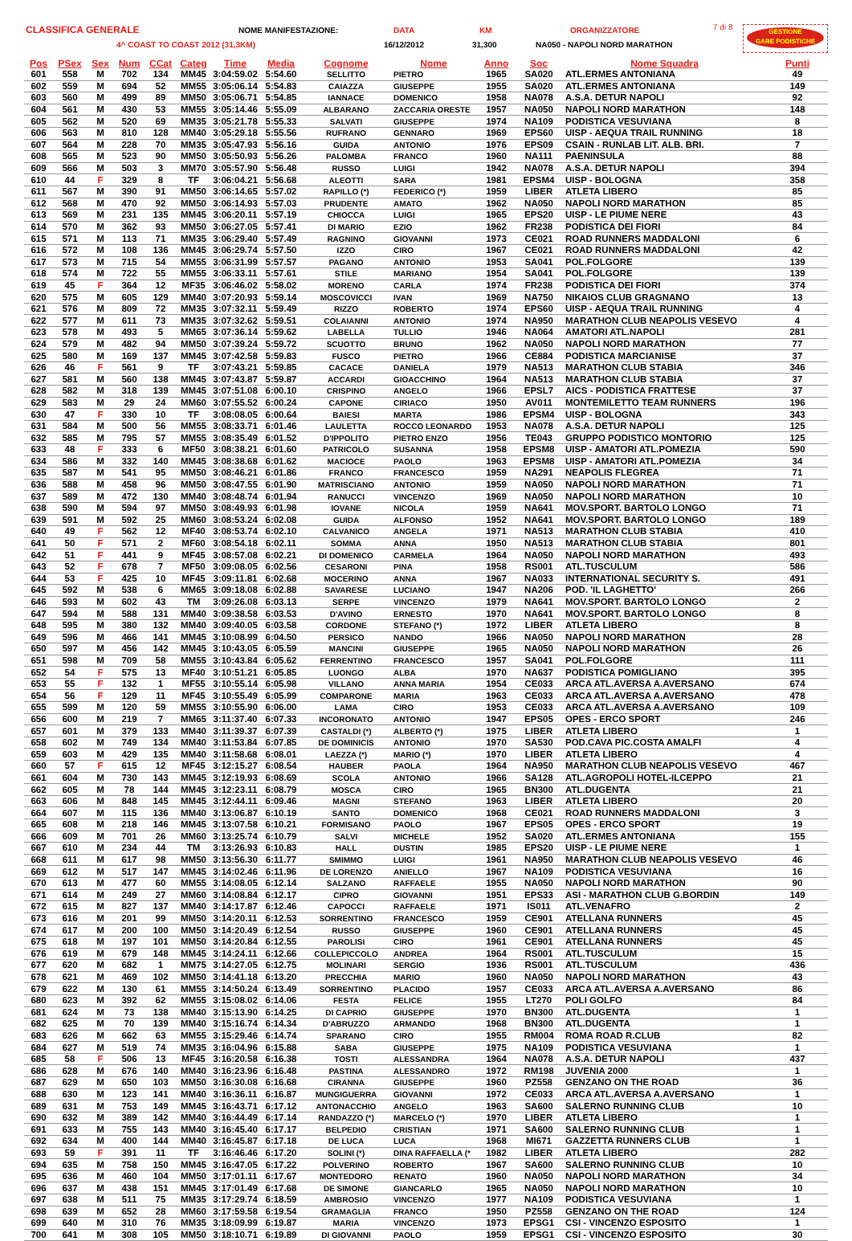CLASSIFICA GENERALE NOME MANIFESTAZIONE: DATA KM ORGANIZZATORE 7 di 8
4^ COAST TO COAST 2012 (31,3KM) 16/12/2012 31,300 NA050 - NAPOLI NORD MARATHON
GESTIONE
GARE PODISTICHE
| Pos | PSex | Sex | Num | CCat | Categ | Time | Media | Cognome | Nome | Anno | Soc | Nome Squadra | Punti |
| --- | --- | --- | --- | --- | --- | --- | --- | --- | --- | --- | --- | --- | --- |
| 601 | 558 | M | 702 | 134 | MM45 | 3:04:59.02 | 5:54.60 | SELLITTO | PIETRO | 1965 | SA020 | ATL.ERMES ANTONIANA | 49 |
| 602 | 559 | M | 694 | 52 | MM55 | 3:05:06.14 | 5:54.83 | CAIAZZA | GIUSEPPE | 1955 | SA020 | ATL.ERMES ANTONIANA | 149 |
| 603 | 560 | M | 499 | 89 | MM50 | 3:05:06.71 | 5:54.85 | IANNACE | DOMENICO | 1958 | NA078 | A.S.A. DETUR NAPOLI | 92 |
| 604 | 561 | M | 430 | 53 | MM55 | 3:05:14.46 | 5:55.09 | ALBARANO | ZACCARIA ORESTE | 1957 | NA050 | NAPOLI NORD MARATHON | 148 |
| 605 | 562 | M | 520 | 69 | MM35 | 3:05:21.78 | 5:55.33 | SALVATI | GIUSEPPE | 1974 | NA109 | PODISTICA VESUVIANA | 8 |
| 606 | 563 | M | 810 | 128 | MM40 | 3:05:29.18 | 5:55.56 | RUFRANO | GENNARO | 1969 | EPS60 | UISP - AEQUA TRAIL RUNNING | 18 |
| 607 | 564 | M | 228 | 70 | MM35 | 3:05:47.93 | 5:56.16 | GUIDA | ANTONIO | 1976 | EPS09 | CSAIN - RUNLAB LIT. ALB. BRI. | 7 |
| 608 | 565 | M | 523 | 90 | MM50 | 3:05:50.93 | 5:56.26 | PALOMBA | FRANCO | 1960 | NA111 | PAENINSULA | 88 |
| 609 | 566 | M | 503 | 3 | MM70 | 3:05:57.90 | 5:56.48 | RUSSO | LUIGI | 1942 | NA078 | A.S.A. DETUR NAPOLI | 394 |
| 610 | 44 | F | 329 | 8 | TF | 3:06:04.21 | 5:56.68 | ALEOTTI | SARA | 1981 | EPSM4 | UISP - BOLOGNA | 358 |
| 611 | 567 | M | 390 | 91 | MM50 | 3:06:14.65 | 5:57.02 | RAPILLO (*) | FEDERICO (*) | 1959 | LIBER | ATLETA LIBERO | 85 |
| 612 | 568 | M | 470 | 92 | MM50 | 3:06:14.93 | 5:57.03 | PRUDENTE | AMATO | 1962 | NA050 | NAPOLI NORD MARATHON | 85 |
| 613 | 569 | M | 231 | 135 | MM45 | 3:06:20.11 | 5:57.19 | CHIOCCA | LUIGI | 1965 | EPS20 | UISP - LE PIUME NERE | 43 |
| 614 | 570 | M | 362 | 93 | MM50 | 3:06:27.05 | 5:57.41 | DI MARIO | EZIO | 1962 | FR238 | PODISTICA DEI FIORI | 84 |
| 615 | 571 | M | 113 | 71 | MM35 | 3:06:29.40 | 5:57.49 | RAGNINO | GIOVANNI | 1973 | CE021 | ROAD RUNNERS MADDALONI | 6 |
| 616 | 572 | M | 108 | 136 | MM45 | 3:06:29.74 | 5:57.50 | IZZO | CIRO | 1967 | CE021 | ROAD RUNNERS MADDALONI | 42 |
| 617 | 573 | M | 715 | 54 | MM55 | 3:06:31.99 | 5:57.57 | PAGANO | ANTONIO | 1953 | SA041 | POL.FOLGORE | 139 |
| 618 | 574 | M | 722 | 55 | MM55 | 3:06:33.11 | 5:57.61 | STILE | MARIANO | 1954 | SA041 | POL.FOLGORE | 139 |
| 619 | 45 | F | 364 | 12 | MF35 | 3:06:46.02 | 5:58.02 | MORENO | CARLA | 1974 | FR238 | PODISTICA DEI FIORI | 374 |
| 620 | 575 | M | 605 | 129 | MM40 | 3:07:20.93 | 5:59.14 | MOSCOVICCI | IVAN | 1969 | NA750 | NIKAIOS CLUB GRAGNANO | 13 |
| 621 | 576 | M | 809 | 72 | MM35 | 3:07:32.11 | 5:59.49 | RIZZO | ROBERTO | 1974 | EPS60 | UISP - AEQUA TRAIL RUNNING | 4 |
| 622 | 577 | M | 611 | 73 | MM35 | 3:07:32.62 | 5:59.51 | COLAIANNI | ANTONIO | 1974 | NA950 | MARATHON CLUB NEAPOLIS VESEVO | 4 |
| 623 | 578 | M | 493 | 5 | MM65 | 3:07:36.14 | 5:59.62 | LABELLA | TULLIO | 1946 | NA064 | AMATORI ATL.NAPOLI | 281 |
| 624 | 579 | M | 482 | 94 | MM50 | 3:07:39.24 | 5:59.72 | SCUOTTO | BRUNO | 1962 | NA050 | NAPOLI NORD MARATHON | 77 |
| 625 | 580 | M | 169 | 137 | MM45 | 3:07:42.58 | 5:59.83 | FUSCO | PIETRO | 1966 | CE884 | PODISTICA MARCIANISE | 37 |
| 626 | 46 | F | 561 | 9 | TF | 3:07:43.21 | 5:59.85 | CACACE | DANIELA | 1979 | NA513 | MARATHON CLUB STABIA | 346 |
| 627 | 581 | M | 560 | 138 | MM45 | 3:07:43.87 | 5:59.87 | ACCARDI | GIOACCHINO | 1964 | NA513 | MARATHON CLUB STABIA | 37 |
| 628 | 582 | M | 318 | 139 | MM45 | 3:07:51.08 | 6:00.10 | CRISPINO | ANGELO | 1966 | EPSL7 | AICS - PODISTICA FRATTESE | 37 |
| 629 | 583 | M | 29 | 24 | MM60 | 3:07:55.52 | 6:00.24 | CAPONE | CIRIACO | 1950 | AV011 | MONTEMILETTO TEAM RUNNERS | 196 |
| 630 | 47 | F | 330 | 10 | TF | 3:08:08.05 | 6:00.64 | BAIESI | MARTA | 1986 | EPSM4 | UISP - BOLOGNA | 343 |
| 631 | 584 | M | 500 | 56 | MM55 | 3:08:33.71 | 6:01.46 | LAULETTA | ROCCO LEONARDO | 1953 | NA078 | A.S.A. DETUR NAPOLI | 125 |
| 632 | 585 | M | 795 | 57 | MM55 | 3:08:35.49 | 6:01.52 | D'IPPOLITO | PIETRO ENZO | 1956 | TE043 | GRUPPO PODISTICO MONTORIO | 125 |
| 633 | 48 | F | 333 | 6 | MF50 | 3:08:38.21 | 6:01.60 | PATRICOLO | SUSANNA | 1958 | EPSM8 | UISP - AMATORI ATL.POMEZIA | 590 |
| 634 | 586 | M | 332 | 140 | MM45 | 3:08:38.68 | 6:01.62 | MACIOCE | PAOLO | 1963 | EPSM8 | UISP - AMATORI ATL.POMEZIA | 34 |
| 635 | 587 | M | 541 | 95 | MM50 | 3:08:46.21 | 6:01.86 | FRANCO | FRANCESCO | 1959 | NA291 | NEAPOLIS FLEGREA | 71 |
| 636 | 588 | M | 458 | 96 | MM50 | 3:08:47.55 | 6:01.90 | MATRISCIANO | ANTONIO | 1959 | NA050 | NAPOLI NORD MARATHON | 71 |
| 637 | 589 | M | 472 | 130 | MM40 | 3:08:48.74 | 6:01.94 | RANUCCI | VINCENZO | 1969 | NA050 | NAPOLI NORD MARATHON | 10 |
| 638 | 590 | M | 594 | 97 | MM50 | 3:08:49.93 | 6:01.98 | IOVANE | NICOLA | 1959 | NA641 | MOV.SPORT. BARTOLO LONGO | 71 |
| 639 | 591 | M | 592 | 25 | MM60 | 3:08:53.24 | 6:02.08 | GUIDA | ALFONSO | 1952 | NA641 | MOV.SPORT. BARTOLO LONGO | 189 |
| 640 | 49 | F | 562 | 12 | MF40 | 3:08:53.74 | 6:02.10 | CALVANICO | ANGELA | 1971 | NA513 | MARATHON CLUB STABIA | 410 |
| 641 | 50 | F | 571 | 2 | MF60 | 3:08:54.18 | 6:02.11 | SOMMA | ANNA | 1950 | NA513 | MARATHON CLUB STABIA | 801 |
| 642 | 51 | F | 441 | 9 | MF45 | 3:08:57.08 | 6:02.21 | DI DOMENICO | CARMELA | 1964 | NA050 | NAPOLI NORD MARATHON | 493 |
| 643 | 52 | F | 678 | 7 | MF50 | 3:09:08.05 | 6:02.56 | CESARONI | PINA | 1958 | RS001 | ATL.TUSCULUM | 586 |
| 644 | 53 | F | 425 | 10 | MF45 | 3:09:11.81 | 6:02.68 | MOCERINO | ANNA | 1967 | NA033 | INTERNATIONAL SECURITY S. | 491 |
| 645 | 592 | M | 538 | 6 | MM65 | 3:09:18.08 | 6:02.88 | SAVARESE | LUCIANO | 1947 | NA206 | POD. 'IL LAGHETTO' | 266 |
| 646 | 593 | M | 602 | 43 | TM | 3:09:26.08 | 6:03.13 | SERPE | VINCENZO | 1979 | NA641 | MOV.SPORT. BARTOLO LONGO | 2 |
| 647 | 594 | M | 588 | 131 | MM40 | 3:09:38.58 | 6:03.53 | D'AVINO | ERNESTO | 1970 | NA641 | MOV.SPORT. BARTOLO LONGO | 8 |
| 648 | 595 | M | 380 | 132 | MM40 | 3:09:40.05 | 6:03.58 | CORDONE | STEFANO (*) | 1972 | LIBER | ATLETA LIBERO | 8 |
| 649 | 596 | M | 466 | 141 | MM45 | 3:10:08.99 | 6:04.50 | PERSICO | NANDO | 1966 | NA050 | NAPOLI NORD MARATHON | 28 |
| 650 | 597 | M | 456 | 142 | MM45 | 3:10:43.05 | 6:05.59 | MANCINI | GIUSEPPE | 1965 | NA050 | NAPOLI NORD MARATHON | 26 |
| 651 | 598 | M | 709 | 58 | MM55 | 3:10:43.84 | 6:05.62 | FERRENTINO | FRANCESCO | 1957 | SA041 | POL.FOLGORE | 111 |
| 652 | 54 | F | 575 | 13 | MF40 | 3:10:51.21 | 6:05.85 | LUONGO | ALBA | 1970 | NA637 | PODISTICA POMIGLIANO | 395 |
| 653 | 55 | F | 132 | 1 | MF55 | 3:10:55.14 | 6:05.98 | VILLANO | ANNA MARIA | 1954 | CE033 | ARCA ATL.AVERSA A.AVERSANO | 674 |
| 654 | 56 | F | 129 | 11 | MF45 | 3:10:55.49 | 6:05.99 | COMPARONE | MARIA | 1963 | CE033 | ARCA ATL.AVERSA A.AVERSANO | 478 |
| 655 | 599 | M | 120 | 59 | MM55 | 3:10:55.90 | 6:06.00 | LAMA | CIRO | 1953 | CE033 | ARCA ATL.AVERSA A.AVERSANO | 109 |
| 656 | 600 | M | 219 | 7 | MM65 | 3:11:37.40 | 6:07.33 | INCORONATO | ANTONIO | 1947 | EPS05 | OPES - ERCO SPORT | 246 |
| 657 | 601 | M | 379 | 133 | MM40 | 3:11:39.37 | 6:07.39 | CASTALDI (*) | ALBERTO (*) | 1975 | LIBER | ATLETA LIBERO | 1 |
| 658 | 602 | M | 749 | 134 | MM40 | 3:11:53.84 | 6:07.85 | DE DOMINICIS | ANTONIO | 1970 | SA530 | POD.CAVA PIC.COSTA AMALFI | 4 |
| 659 | 603 | M | 429 | 135 | MM40 | 3:11:58.68 | 6:08.01 | LAEZZA (*) | MARIO (*) | 1970 | LIBER | ATLETA LIBERO | 4 |
| 660 | 57 | F | 615 | 12 | MF45 | 3:12:15.27 | 6:08.54 | HAUBER | PAOLA | 1964 | NA950 | MARATHON CLUB NEAPOLIS VESEVO | 467 |
| 661 | 604 | M | 730 | 143 | MM45 | 3:12:19.93 | 6:08.69 | SCOLA | ANTONIO | 1966 | SA128 | ATL.AGROPOLI HOTEL-ILCEPPO | 21 |
| 662 | 605 | M | 78 | 144 | MM45 | 3:12:23.11 | 6:08.79 | MOSCA | CIRO | 1965 | BN300 | ATL.DUGENTA | 21 |
| 663 | 606 | M | 848 | 145 | MM45 | 3:12:44.11 | 6:09.46 | MAGNI | STEFANO | 1963 | LIBER | ATLETA LIBERO | 20 |
| 664 | 607 | M | 115 | 136 | MM40 | 3:13:06.87 | 6:10.19 | SANTO | DOMENICO | 1968 | CE021 | ROAD RUNNERS MADDALONI | 3 |
| 665 | 608 | M | 218 | 146 | MM45 | 3:13:07.58 | 6:10.21 | FORMISANO | PAOLO | 1967 | EPS05 | OPES - ERCO SPORT | 19 |
| 666 | 609 | M | 701 | 26 | MM60 | 3:13:25.74 | 6:10.79 | SALVI | MICHELE | 1952 | SA020 | ATL.ERMES ANTONIANA | 155 |
| 667 | 610 | M | 234 | 44 | TM | 3:13:26.93 | 6:10.83 | HALL | DUSTIN | 1985 | EPS20 | UISP - LE PIUME NERE | 1 |
| 668 | 611 | M | 617 | 98 | MM50 | 3:13:56.30 | 6:11.77 | SMIMMO | LUIGI | 1961 | NA950 | MARATHON CLUB NEAPOLIS VESEVO | 46 |
| 669 | 612 | M | 517 | 147 | MM45 | 3:14:02.46 | 6:11.96 | DE LORENZO | ANIELLO | 1967 | NA109 | PODISTICA VESUVIANA | 16 |
| 670 | 613 | M | 477 | 60 | MM55 | 3:14:08.05 | 6:12.14 | SALZANO | RAFFAELE | 1955 | NA050 | NAPOLI NORD MARATHON | 90 |
| 671 | 614 | M | 249 | 27 | MM60 | 3:14:08.84 | 6:12.17 | CIPRO | GIOVANNI | 1951 | EPS33 | ASI - MARATHON CLUB G.BORDIN | 149 |
| 672 | 615 | M | 827 | 137 | MM40 | 3:14:17.87 | 6:12.46 | CAPOCCI | RAFFAELE | 1971 | IS011 | ATL.VENAFRO | 2 |
| 673 | 616 | M | 201 | 99 | MM50 | 3:14:20.11 | 6:12.53 | SORRENTINO | FRANCESCO | 1959 | CE901 | ATELLANA RUNNERS | 45 |
| 674 | 617 | M | 200 | 100 | MM50 | 3:14:20.49 | 6:12.54 | RUSSO | GIUSEPPE | 1960 | CE901 | ATELLANA RUNNERS | 45 |
| 675 | 618 | M | 197 | 101 | MM50 | 3:14:20.84 | 6:12.55 | PAROLISI | CIRO | 1961 | CE901 | ATELLANA RUNNERS | 45 |
| 676 | 619 | M | 679 | 148 | MM45 | 3:14:24.11 | 6:12.66 | COLLEPICCOLO | ANDREA | 1964 | RS001 | ATL.TUSCULUM | 15 |
| 677 | 620 | M | 682 | 1 | MM75 | 3:14:27.05 | 6:12.75 | MOLINARI | SERGIO | 1936 | RS001 | ATL.TUSCULUM | 436 |
| 678 | 621 | M | 469 | 102 | MM50 | 3:14:41.18 | 6:13.20 | PRECCHIA | MARIO | 1960 | NA050 | NAPOLI NORD MARATHON | 43 |
| 679 | 622 | M | 130 | 61 | MM55 | 3:14:50.24 | 6:13.49 | SORRENTINO | PLACIDO | 1957 | CE033 | ARCA ATL.AVERSA A.AVERSANO | 86 |
| 680 | 623 | M | 392 | 62 | MM55 | 3:15:08.02 | 6:14.06 | FESTA | FELICE | 1955 | LT270 | POLI GOLFO | 84 |
| 681 | 624 | M | 73 | 138 | MM40 | 3:15:13.90 | 6:14.25 | DI CAPRIO | GIUSEPPE | 1970 | BN300 | ATL.DUGENTA | 1 |
| 682 | 625 | M | 70 | 139 | MM40 | 3:15:16.74 | 6:14.34 | D'ABRUZZO | ARMANDO | 1968 | BN300 | ATL.DUGENTA | 1 |
| 683 | 626 | M | 662 | 63 | MM55 | 3:15:29.46 | 6:14.74 | SPARANO | CIRO | 1955 | RM004 | ROMA ROAD R.CLUB | 82 |
| 684 | 627 | M | 519 | 74 | MM35 | 3:16:04.96 | 6:15.88 | SABA | GIUSEPPE | 1975 | NA109 | PODISTICA VESUVIANA | 1 |
| 685 | 58 | F | 506 | 13 | MF45 | 3:16:20.58 | 6:16.38 | TOSTI | ALESSANDRA | 1964 | NA078 | A.S.A. DETUR NAPOLI | 437 |
| 686 | 628 | M | 676 | 140 | MM40 | 3:16:23.96 | 6:16.48 | PASTINA | ALESSANDRO | 1972 | RM198 | JUVENIA 2000 | 1 |
| 687 | 629 | M | 650 | 103 | MM50 | 3:16:30.08 | 6:16.68 | CIRANNA | GIUSEPPE | 1960 | PZ558 | GENZANO ON THE ROAD | 36 |
| 688 | 630 | M | 123 | 141 | MM40 | 3:16:36.11 | 6:16.87 | MUNGIGUERRA | GIOVANNI | 1972 | CE033 | ARCA ATL.AVERSA A.AVERSANO | 1 |
| 689 | 631 | M | 753 | 149 | MM45 | 3:16:43.71 | 6:17.12 | ANTONACCHIO | ANGELO | 1963 | SA600 | SALERNO RUNNING CLUB | 10 |
| 690 | 632 | M | 389 | 142 | MM40 | 3:16:44.49 | 6:17.14 | RANDAZZO (*) | MARCELO (*) | 1970 | LIBER | ATLETA LIBERO | 1 |
| 691 | 633 | M | 755 | 143 | MM40 | 3:16:45.40 | 6:17.17 | BELPEDIO | CRISTIAN | 1971 | SA600 | SALERNO RUNNING CLUB | 1 |
| 692 | 634 | M | 400 | 144 | MM40 | 3:16:45.87 | 6:17.18 | DE LUCA | LUCA | 1968 | MI671 | GAZZETTA RUNNERS CLUB | 1 |
| 693 | 59 | F | 391 | 11 | TF | 3:16:46.46 | 6:17.20 | SOLINI (*) | DINA RAFFAELLA (* | 1982 | LIBER | ATLETA LIBERO | 282 |
| 694 | 635 | M | 758 | 150 | MM45 | 3:16:47.05 | 6:17.22 | POLVERINO | ROBERTO | 1967 | SA600 | SALERNO RUNNING CLUB | 10 |
| 695 | 636 | M | 460 | 104 | MM50 | 3:17:01.11 | 6:17.67 | MONTEDORO | RENATO | 1960 | NA050 | NAPOLI NORD MARATHON | 34 |
| 696 | 637 | M | 438 | 151 | MM45 | 3:17:01.49 | 6:17.68 | DE SIMONE | GIANCARLO | 1965 | NA050 | NAPOLI NORD MARATHON | 10 |
| 697 | 638 | M | 511 | 75 | MM35 | 3:17:29.74 | 6:18.59 | AMBROSIO | VINCENZO | 1977 | NA109 | PODISTICA VESUVIANA | 1 |
| 698 | 639 | M | 652 | 28 | MM60 | 3:17:59.58 | 6:19.54 | GRAMAGLIA | FRANCO | 1950 | PZ558 | GENZANO ON THE ROAD | 124 |
| 699 | 640 | M | 310 | 76 | MM35 | 3:18:09.99 | 6:19.87 | MARIA | VINCENZO | 1973 | EPSG1 | CSI - VINCENZO ESPOSITO | 1 |
| 700 | 641 | M | 308 | 105 | MM50 | 3:18:10.71 | 6:19.89 | DI GIOVANNI | PAOLO | 1959 | EPSG1 | CSI - VINCENZO ESPOSITO | 30 |